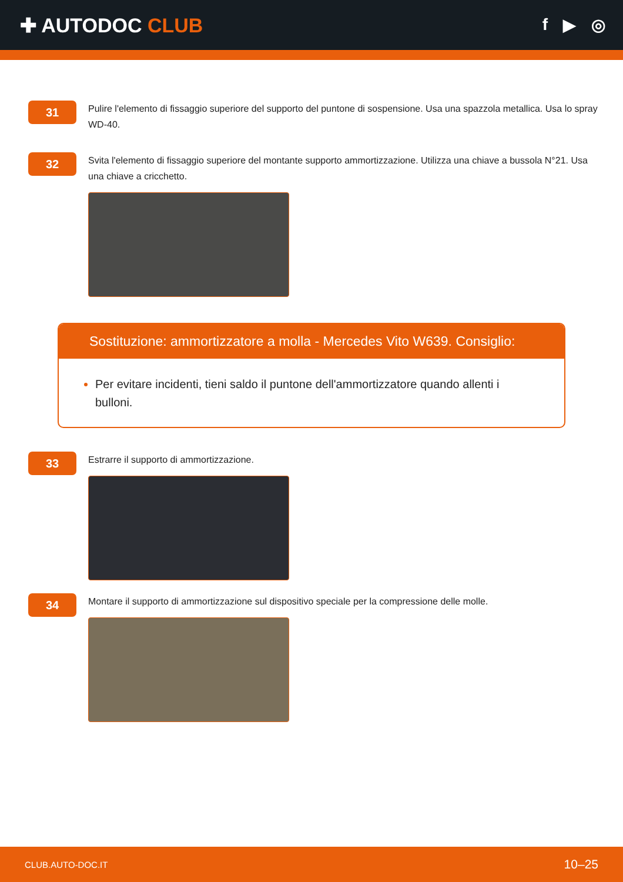✚ AUTODOC CLUB
f ▶ ◎
31
Pulire l'elemento di fissaggio superiore del supporto del puntone di sospensione. Usa una spazzola metallica. Usa lo spray WD-40.
32
Svita l'elemento di fissaggio superiore del montante supporto ammortizzazione. Utilizza una chiave a bussola N°21. Usa una chiave a cricchetto.
Sostituzione: ammortizzatore a molla - Mercedes Vito W639. Consiglio:
Per evitare incidenti, tieni saldo il puntone dell'ammortizzatore quando allenti i bulloni.
33
Estrarre il supporto di ammortizzazione.
34
Montare il supporto di ammortizzazione sul dispositivo speciale per la compressione delle molle.
CLUB.AUTO-DOC.IT 10–25